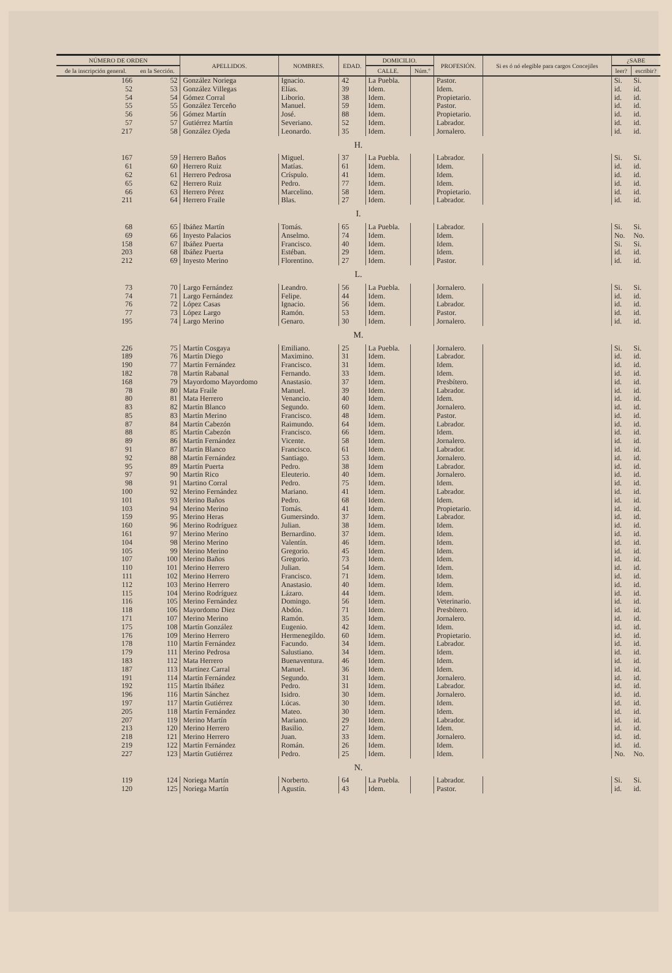| NÚMERO DE ORDEN | | APELLIDOS. | NOMBRES. | EDAD. | DOMICILIO. | | PROFESIÓN. | Si es ó nó elegible para cargos Concejiles | ¿SABE | |
| --- | --- | --- | --- | --- | --- | --- | --- | --- | --- | --- |
| de la inscripción general. | en la Sección. | | | | CALLE. | Núm.º | | | leer? | escribir? |
| 166 | 52 | González Noriega | Ignacio. | 42 | La Puebla. | | Pastor. | | Si. | Si. |
| 52 | 53 | González Villegas | Elías. | 39 | Idem. | | Idem. | | id. | id. |
| 54 | 54 | Gómez Corral | Liborio. | 38 | Idem. | | Propietario. | | id. | id. |
| 55 | 55 | González Terceño | Manuel. | 59 | Idem. | | Pastor. | | id. | id. |
| 56 | 56 | Gómez Martín | José. | 88 | Idem. | | Propietario. | | id. | id. |
| 57 | 57 | Gutiérrez Martín | Severiano. | 52 | Idem. | | Labrador. | | id. | id. |
| 217 | 58 | González Ojeda | Leonardo. | 35 | Idem. | | Jornalero. | | id. | id. |
| H. | | | | | | | | | | |
| 167 | 59 | Herrero Baños | Miguel. | 37 | La Puebla. | | Labrador. | | Si. | Si. |
| 61 | 60 | Herrero Ruiz | Matías. | 61 | Idem. | | Idem. | | id. | id. |
| 62 | 61 | Herrero Pedrosa | Críspulo. | 41 | Idem. | | Idem. | | id. | id. |
| 65 | 62 | Herrero Ruiz | Pedro. | 77 | Idem. | | Idem. | | id. | id. |
| 66 | 63 | Herrero Pérez | Marcelino. | 58 | Idem. | | Propietario. | | id. | id. |
| 211 | 64 | Herrero Fraile | Blas. | 27 | Idem. | | Labrador. | | id. | id. |
| I. | | | | | | | | | | |
| 68 | 65 | Ibáñez Martín | Tomás. | 65 | La Puebla. | | Labrador. | | Si. | Si. |
| 69 | 66 | Inyesto Palacios | Anselmo. | 74 | Idem. | | Idem. | | No. | No. |
| 158 | 67 | Ibáñez Puerta | Francisco. | 40 | Idem. | | Idem. | | Si. | Si. |
| 203 | 68 | Ibáñez Puerta | Estéban. | 29 | Idem. | | Idem. | | id. | id. |
| 212 | 69 | Inyesto Merino | Florentino. | 27 | Idem. | | Pastor. | | id. | id. |
| L. | | | | | | | | | | |
| 73 | 70 | Largo Fernández | Leandro. | 56 | La Puebla. | | Jornalero. | | Si. | Si. |
| 74 | 71 | Largo Fernández | Felipe. | 44 | Idem. | | Idem. | | id. | id. |
| 76 | 72 | López Casas | Ignacio. | 56 | Idem. | | Labrador. | | id. | id. |
| 77 | 73 | López Largo | Ramón. | 53 | Idem. | | Pastor. | | id. | id. |
| 195 | 74 | Largo Merino | Genaro. | 30 | Idem. | | Jornalero. | | id. | id. |
| M. | | | | | | | | | | |
| 226 | 75 | Martín Cosgaya | Emiliano. | 25 | La Puebla. | | Jornalero. | | Si. | Si. |
| 189 | 76 | Martín Diego | Maximino. | 31 | Idem. | | Labrador. | | id. | id. |
| 190 | 77 | Martín Fernández | Francisco. | 31 | Idem. | | Idem. | | id. | id. |
| 182 | 78 | Martín Rabanal | Fernando. | 33 | Idem. | | Idem. | | id. | id. |
| 168 | 79 | Mayordomo Mayordomo | Anastasio. | 37 | Idem. | | Presbítero. | | id. | id. |
| 78 | 80 | Mata Fraile | Manuel. | 39 | Idem. | | Labrador. | | id. | id. |
| 80 | 81 | Mata Herrero | Venancio. | 40 | Idem. | | Idem. | | id. | id. |
| 83 | 82 | Martín Blanco | Segundo. | 60 | Idem. | | Jornalero. | | id. | id. |
| 85 | 83 | Martín Merino | Francisco. | 48 | Idem. | | Pastor. | | id. | id. |
| 87 | 84 | Martín Cabezón | Raimundo. | 64 | Idem. | | Labrador. | | id. | id. |
| 88 | 85 | Martín Cabezón | Francisco. | 66 | Idem. | | Idem. | | id. | id. |
| 89 | 86 | Martín Fernández | Vicente. | 58 | Idem. | | Jornalero. | | id. | id. |
| 91 | 87 | Martín Blanco | Francisco. | 61 | Idem. | | Labrador. | | id. | id. |
| 92 | 88 | Martín Fernández | Santiago. | 53 | Idem. | | Jornalero. | | id. | id. |
| 95 | 89 | Martín Puerta | Pedro. | 38 | Idem | | Labrador. | | id. | id. |
| 97 | 90 | Martín Rico | Eleuterio. | 40 | Idem. | | Jornalero. | | id. | id. |
| 98 | 91 | Martino Corral | Pedro. | 75 | Idem. | | Idem. | | id. | id. |
| 100 | 92 | Merino Fernández | Mariano. | 41 | Idem. | | Labrador. | | id. | id. |
| 101 | 93 | Merino Baños | Pedro. | 68 | Idem. | | Idem. | | id. | id. |
| 103 | 94 | Merino Merino | Tomás. | 41 | Idem. | | Propietario. | | id. | id. |
| 159 | 95 | Merino Heras | Gumersindo. | 37 | Idem. | | Labrador. | | id. | id. |
| 160 | 96 | Merino Rodríguez | Julian. | 38 | Idem. | | Idem. | | id. | id. |
| 161 | 97 | Merino Merino | Bernardino. | 37 | Idem. | | Idem. | | id. | id. |
| 104 | 98 | Merino Merino | Valentín. | 46 | Idem. | | Idem. | | id. | id. |
| 105 | 99 | Merino Merino | Gregorio. | 45 | Idem. | | Idem. | | id. | id. |
| 107 | 100 | Merino Baños | Gregorio. | 73 | Idem. | | Idem. | | id. | id. |
| 110 | 101 | Merino Herrero | Julian. | 54 | Idem. | | Idem. | | id. | id. |
| 111 | 102 | Merino Herrero | Francisco. | 71 | Idem. | | Idem. | | id. | id. |
| 112 | 103 | Merino Herrero | Anastasio. | 40 | Idem. | | Idem. | | id. | id. |
| 115 | 104 | Merino Rodríguez | Lázaro. | 44 | Idem. | | Idem. | | id. | id. |
| 116 | 105 | Merino Fernández | Domingo. | 56 | Idem. | | Veterinario. | | id. | id. |
| 118 | 106 | Mayordomo Diez | Abdón. | 71 | Idem. | | Presbítero. | | id. | id. |
| 171 | 107 | Merino Merino | Ramón. | 35 | Idem. | | Jornalero. | | id. | id. |
| 175 | 108 | Martín González | Eugenio. | 42 | Idem. | | Idem. | | id. | id. |
| 176 | 109 | Merino Herrero | Hermenegildo. | 60 | Idem. | | Propietario. | | id. | id. |
| 178 | 110 | Martín Fernández | Facundo. | 34 | Idem. | | Labrador. | | id. | id. |
| 179 | 111 | Merino Pedrosa | Salustiano. | 34 | Idem. | | Idem. | | id. | id. |
| 183 | 112 | Mata Herrero | Buenaventura. | 46 | Idem. | | Idem. | | id. | id. |
| 187 | 113 | Martínez Carral | Manuel. | 36 | Idem. | | Idem. | | id. | id. |
| 191 | 114 | Martín Fernández | Segundo. | 31 | Idem. | | Jornalero. | | id. | id. |
| 192 | 115 | Martín Ibáñez | Pedro. | 31 | Idem. | | Labrador. | | id. | id. |
| 196 | 116 | Martín Sánchez | Isidro. | 30 | Idem. | | Jornalero. | | id. | id. |
| 197 | 117 | Martín Gutiérrez | Lúcas. | 30 | Idem. | | Idem. | | id. | id. |
| 205 | 118 | Martín Fernández | Mateo. | 30 | Idem. | | Idem. | | id. | id. |
| 207 | 119 | Merino Martín | Mariano. | 29 | Idem. | | Labrador. | | id. | id. |
| 213 | 120 | Merino Herrero | Basilio. | 27 | Idem. | | Idem. | | id. | id. |
| 218 | 121 | Merino Herrero | Juan. | 33 | Idem. | | Jornalero. | | id. | id. |
| 219 | 122 | Martín Fernández | Román. | 26 | Idem. | | Idem. | | id. | id. |
| 227 | 123 | Martín Gutiérrez | Pedro. | 25 | Idem. | | Idem. | | No. | No. |
| N. | | | | | | | | | | |
| 119 | 124 | Noriega Martín | Norberto. | 64 | La Puebla. | | Labrador. | | Si. | Si. |
| 120 | 125 | Noriega Martín | Agustín. | 43 | Idem. | | Pastor. | | id. | id. |